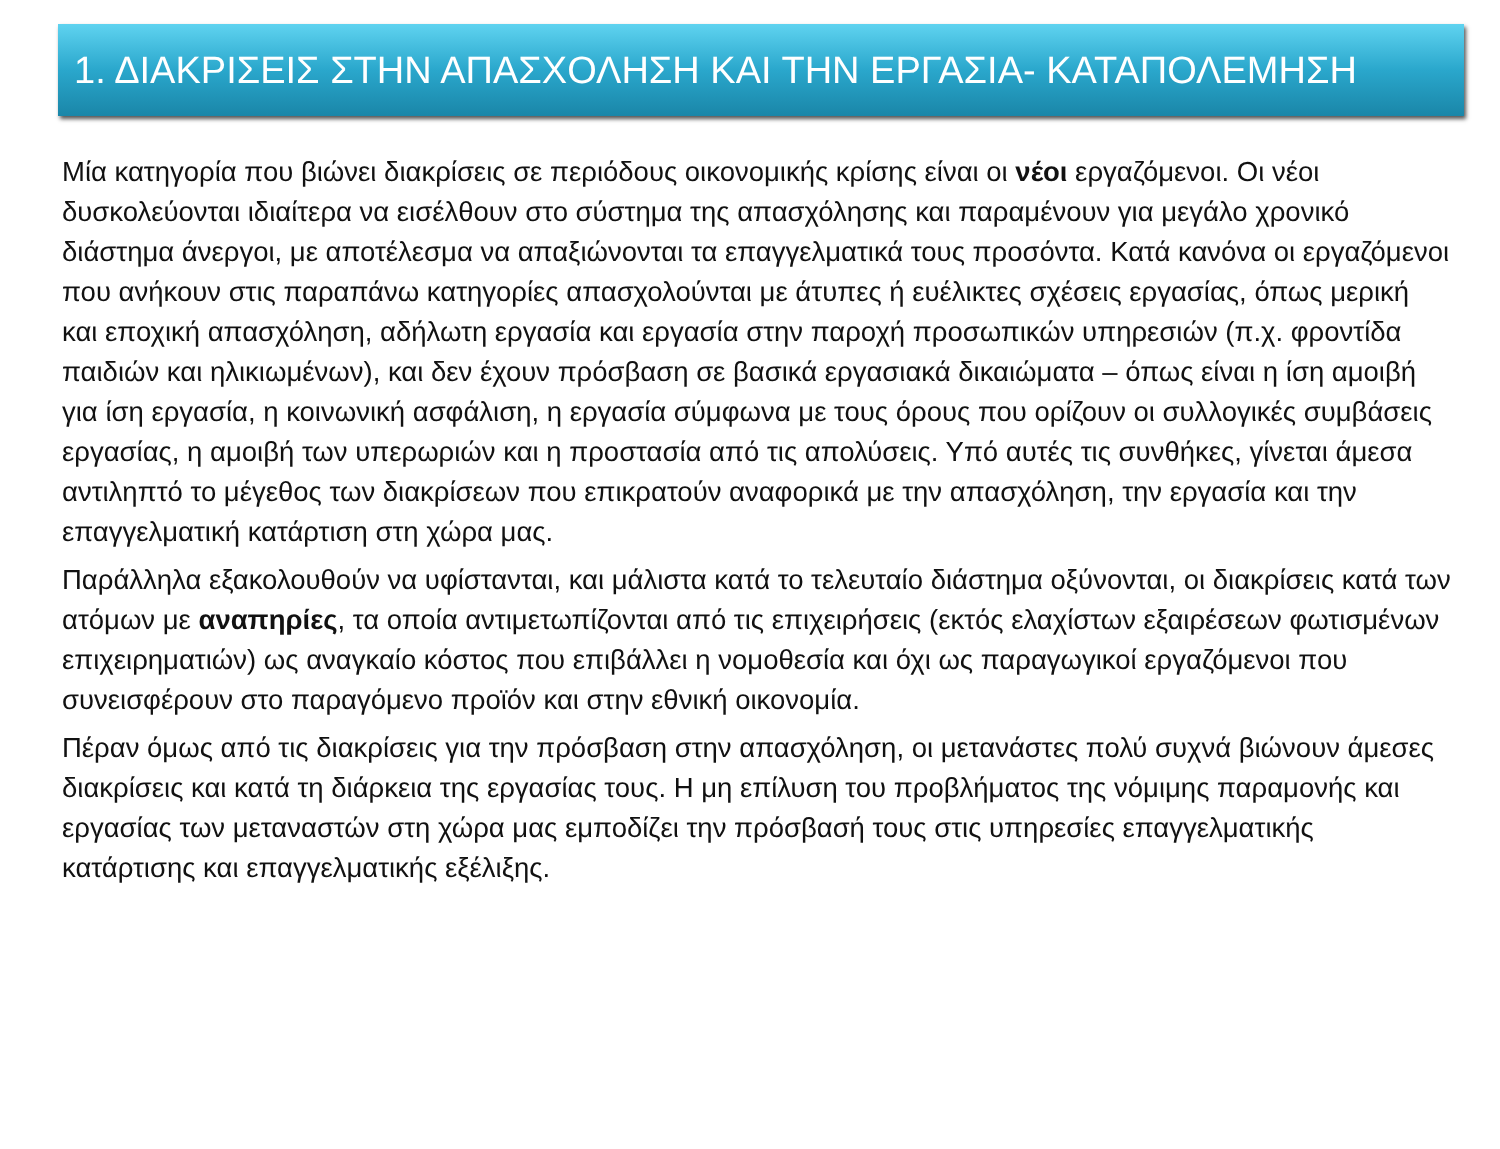1. ΔΙΑΚΡΙΣΕΙΣ ΣΤΗΝ ΑΠΑΣΧΟΛΗΣΗ ΚΑΙ ΤΗΝ ΕΡΓΑΣΙΑ- ΚΑΤΑΠΟΛΕΜΗΣΗ
Μία κατηγορία που βιώνει διακρίσεις σε περιόδους οικονομικής κρίσης είναι οι νέοι εργαζόμενοι. Οι νέοι δυσκολεύονται ιδιαίτερα να εισέλθουν στο σύστημα της απασχόλησης και παραμένουν για μεγάλο χρονικό διάστημα άνεργοι, με αποτέλεσμα να απαξιώνονται τα επαγγελματικά τους προσόντα. Κατά κανόνα οι εργαζόμενοι που ανήκουν στις παραπάνω κατηγορίες απασχολούνται με άτυπες ή ευέλικτες σχέσεις εργασίας, όπως μερική και εποχική απασχόληση, αδήλωτη εργασία και εργασία στην παροχή προσωπικών υπηρεσιών (π.χ. φροντίδα παιδιών και ηλικιωμένων), και δεν έχουν πρόσβαση σε βασικά εργασιακά δικαιώματα – όπως είναι η ίση αμοιβή για ίση εργασία, η κοινωνική ασφάλιση, η εργασία σύμφωνα με τους όρους που ορίζουν οι συλλογικές συμβάσεις εργασίας, η αμοιβή των υπερωριών και η προστασία από τις απολύσεις. Υπό αυτές τις συνθήκες, γίνεται άμεσα αντιληπτό το μέγεθος των διακρίσεων που επικρατούν αναφορικά με την απασχόληση, την εργασία και την επαγγελματική κατάρτιση στη χώρα μας.
Παράλληλα εξακολουθούν να υφίστανται, και μάλιστα κατά το τελευταίο διάστημα οξύνονται, οι διακρίσεις κατά των ατόμων με αναπηρίες, τα οποία αντιμετωπίζονται από τις επιχειρήσεις (εκτός ελαχίστων εξαιρέσεων φωτισμένων επιχειρηματιών) ως αναγκαίο κόστος που επιβάλλει η νομοθεσία και όχι ως παραγωγικοί εργαζόμενοι που συνεισφέρουν στο παραγόμενο προϊόν και στην εθνική οικονομία.
Πέραν όμως από τις διακρίσεις για την πρόσβαση στην απασχόληση, οι μετανάστες πολύ συχνά βιώνουν άμεσες διακρίσεις και κατά τη διάρκεια της εργασίας τους. Η μη επίλυση του προβλήματος της νόμιμης παραμονής και εργασίας των μεταναστών στη χώρα μας εμποδίζει την πρόσβασή τους στις υπηρεσίες επαγγελματικής κατάρτισης και επαγγελματικής εξέλιξης.